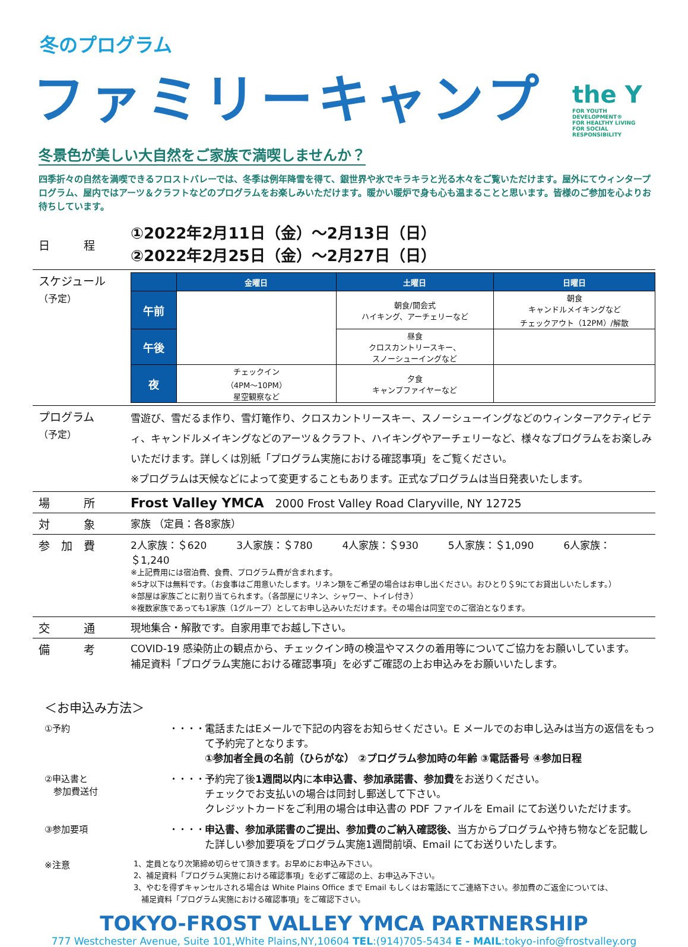冬のプログラム
ファミリーキャンプ
the Y
FOR YOUTH DEVELOPMENT®
FOR HEALTHY LIVING
FOR SOCIAL RESPONSIBILITY
冬景色が美しい大自然をご家族で満喫しませんか？
四季折々の自然を満喫できるフロストバレーでは、冬季は例年降雪を得て、銀世界や氷でキラキラと光る木々をご覧いただけます。屋外にてウィンタープログラム、屋内ではアーツ＆クラフトなどのプログラムをお楽しみいただけます。暖かい暖炉で身も心も温まることと思います。皆様のご参加を心よりお待ちしています。
日　　　程
①2022年2月11日（金）～2月13日（日）
②2022年2月25日（金）～2月27日（日）
スケジュール
（予定）
| | 金曜日 | 土曜日 | 日曜日 |
| --- | --- | --- | --- |
| 午前 | | 朝食/開会式 ハイキング、アーチェリーなど | 朝食 キャンドルメイキングなど チェックアウト（12PM）/解散 |
| 午後 | | 昼食 クロスカントリースキー、 スノーシューイングなど | |
| 夜 | チェックイン （4PM～10PM） 星空観察など | 夕食 キャンプファイヤーなど | |
プログラム
（予定）
雪遊び、雪だるま作り、雪灯篭作り、クロスカントリースキー、スノーシューイングなどのウィンターアクティビティ、キャンドルメイキングなどのアーツ＆クラフト、ハイキングやアーチェリーなど、様々なプログラムをお楽しみいただけます。詳しくは別紙「プログラム実施における確認事項」をご覧ください。
※プログラムは天候などによって変更することもあります。正式なプログラムは当日発表いたします。
場　　　所
Frost Valley YMCA　2000 Frost Valley Road Claryville, NY 12725
対　　　象 家族 （定員：各8家族）
参　加　費 2人家族：＄620 3人家族：＄780 4人家族：＄930 5人家族：＄1,090 6人家族：＄1,240
※上記費用には宿泊費、食費、プログラム費が含まれます。
※5才以下は無料です。（お食事はご用意いたします。リネン類をご希望の場合はお申し出ください。おひとり＄9にてお貸出しいたします。）
※部屋は家族ごとに割り当てられます。（各部屋にリネン、シャワー、トイレ付き）
※複数家族であっても1家族（1グループ）としてお申し込みいただけます。その場合は同室でのご宿泊となります。
交　　　通 現地集合・解散です。自家用車でお越し下さい。
備　　　考
COVID-19 感染防止の観点から、チェックイン時の検温やマスクの着用等についてご協力をお願いしています。
補足資料「プログラム実施における確認事項」を必ずご確認の上お申込みをお願いいたします。
＜お申込み方法＞
①予約 ・・・・・
電話またはEメールで下記の内容をお知らせください。E メールでのお申し込みは当方の返信をもって予約完了となります。
①参加者全員の名前（ひらがな） ②プログラム参加時の年齢 ③電話番号 ④参加日程
②申込書と
　参加費送付
・・・・・
予約完了後1週間以内に本申込書、参加承諾書、参加費をお送りください。
チェックでお支払いの場合は同封し郵送して下さい。
クレジットカードをご利用の場合は申込書の PDF ファイルを Email にてお送りいただけます。
③参加要項 ・・・・・
申込書、参加承諾書のご提出、参加費のご納入確認後、当方からプログラムや持ち物などを記載した詳しい参加要項をプログラム実施1週間前頃、Email にてお送りいたします。
※注意
1、定員となり次第締め切らせて頂きます。お早めにお申込み下さい。
2、補足資料「プログラム実施における確認事項」を必ずご確認の上、お申込み下さい。
3、やむを得ずキャンセルされる場合は White Plains Office まで Email もしくはお電話にてご連絡下さい。参加費のご返金については、
　補足資料「プログラム実施における確認事項」をご確認下さい。
TOKYO-FROST VALLEY YMCA PARTNERSHIP
777 Westchester Avenue, Suite 101,White Plains,NY,10604 TEL:(914)705-5434 E - MAIL:tokyo-info@frostvalley.org